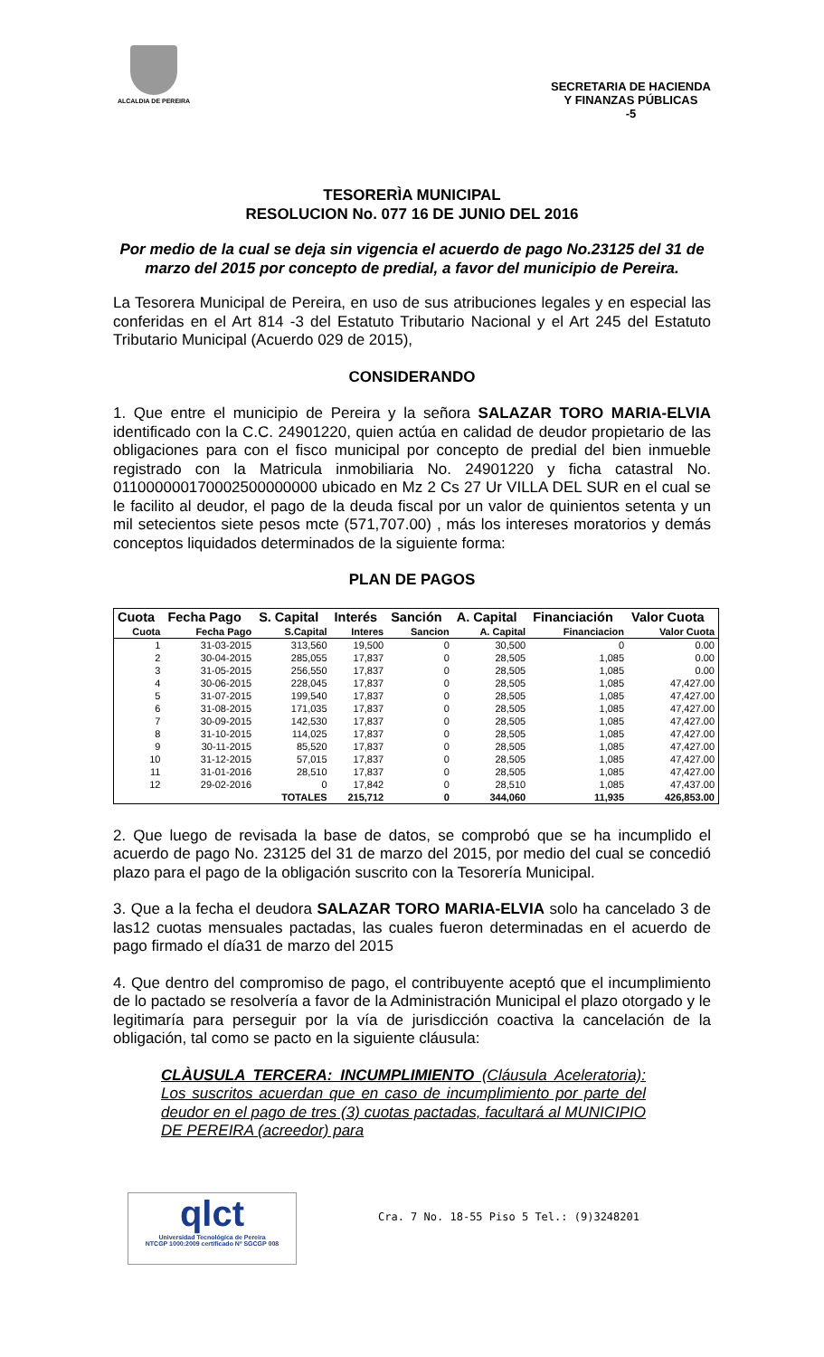ALCALDIA DE PEREIRA
SECRETARIA DE HACIENDA
Y FINANZAS PÚBLICAS
-5
TESORERÌA MUNICIPAL
RESOLUCION No. 077 16 DE JUNIO DEL 2016
Por medio de la cual se deja sin vigencia el acuerdo de pago No.23125 del 31 de marzo del 2015 por concepto de predial, a favor del municipio de Pereira.
La Tesorera Municipal de Pereira, en uso de sus atribuciones legales y en especial las conferidas en el Art 814 -3 del Estatuto Tributario Nacional y el Art 245 del Estatuto Tributario Municipal (Acuerdo 029 de 2015),
CONSIDERANDO
1. Que entre el municipio de Pereira y la señora SALAZAR TORO MARIA-ELVIA identificado con la C.C. 24901220, quien actúa en calidad de deudor propietario de las obligaciones para con el fisco municipal por concepto de predial del bien inmueble registrado con la Matricula inmobiliaria No. 24901220 y ficha catastral No. 011000000170002500000000 ubicado en Mz 2 Cs 27 Ur VILLA DEL SUR en el cual se le facilito al deudor, el pago de la deuda fiscal por un valor de quinientos setenta y un mil setecientos siete pesos mcte (571,707.00) , más los intereses moratorios y demás conceptos liquidados determinados de la siguiente forma:
PLAN DE PAGOS
| Cuota | Fecha Pago | S. Capital | Interés | Sanción | A. Capital | Financiación | Valor Cuota |
| --- | --- | --- | --- | --- | --- | --- | --- |
| Cuota | Fecha Pago | S.Capital | Interes | Sancion | A. Capital | Financiacion | Valor Cuota |
| 1 | 31-03-2015 | 313,560 | 19,500 | 0 | 30,500 | 0 | 0.00 |
| 2 | 30-04-2015 | 285,055 | 17,837 | 0 | 28,505 | 1,085 | 0.00 |
| 3 | 31-05-2015 | 256,550 | 17,837 | 0 | 28,505 | 1,085 | 0.00 |
| 4 | 30-06-2015 | 228,045 | 17,837 | 0 | 28,505 | 1,085 | 47,427.00 |
| 5 | 31-07-2015 | 199,540 | 17,837 | 0 | 28,505 | 1,085 | 47,427.00 |
| 6 | 31-08-2015 | 171,035 | 17,837 | 0 | 28,505 | 1,085 | 47,427.00 |
| 7 | 30-09-2015 | 142,530 | 17,837 | 0 | 28,505 | 1,085 | 47,427.00 |
| 8 | 31-10-2015 | 114,025 | 17,837 | 0 | 28,505 | 1,085 | 47,427.00 |
| 9 | 30-11-2015 | 85,520 | 17,837 | 0 | 28,505 | 1,085 | 47,427.00 |
| 10 | 31-12-2015 | 57,015 | 17,837 | 0 | 28,505 | 1,085 | 47,427.00 |
| 11 | 31-01-2016 | 28,510 | 17,837 | 0 | 28,505 | 1,085 | 47,427.00 |
| 12 | 29-02-2016 | 0 | 17,842 | 0 | 28,510 | 1,085 | 47,437.00 |
| | | TOTALES | 215,712 | 0 | 344,060 | 11,935 | 426,853.00 |
2. Que luego de revisada la base de datos, se comprobó que se ha incumplido el acuerdo de pago No. 23125 del 31 de marzo del 2015, por medio del cual se concedió plazo para el pago de la obligación suscrito con la Tesorería Municipal.
3. Que a la fecha el deudora SALAZAR TORO MARIA-ELVIA solo ha cancelado 3 de las12 cuotas mensuales pactadas, las cuales fueron determinadas en el acuerdo de pago firmado el día31 de marzo del 2015
4. Que dentro del compromiso de pago, el contribuyente aceptó que el incumplimiento de lo pactado se resolvería a favor de la Administración Municipal el plazo otorgado y le legitimaría para perseguir por la vía de jurisdicción coactiva la cancelación de la obligación, tal como se pacto en la siguiente cláusula:
CLÀUSULA TERCERA: INCUMPLIMIENTO (Cláusula Aceleratoria): Los suscritos acuerdan que en caso de incumplimiento por parte del deudor en el pago de tres (3) cuotas pactadas, facultará al MUNICIPIO DE PEREIRA (acreedor) para
qlct
Universidad Tecnológica de Pereira
NTCGP 1000:2009 certificado Nº SGCGP 008
Cra. 7 No. 18-55 Piso 5 Tel.: (9)3248201